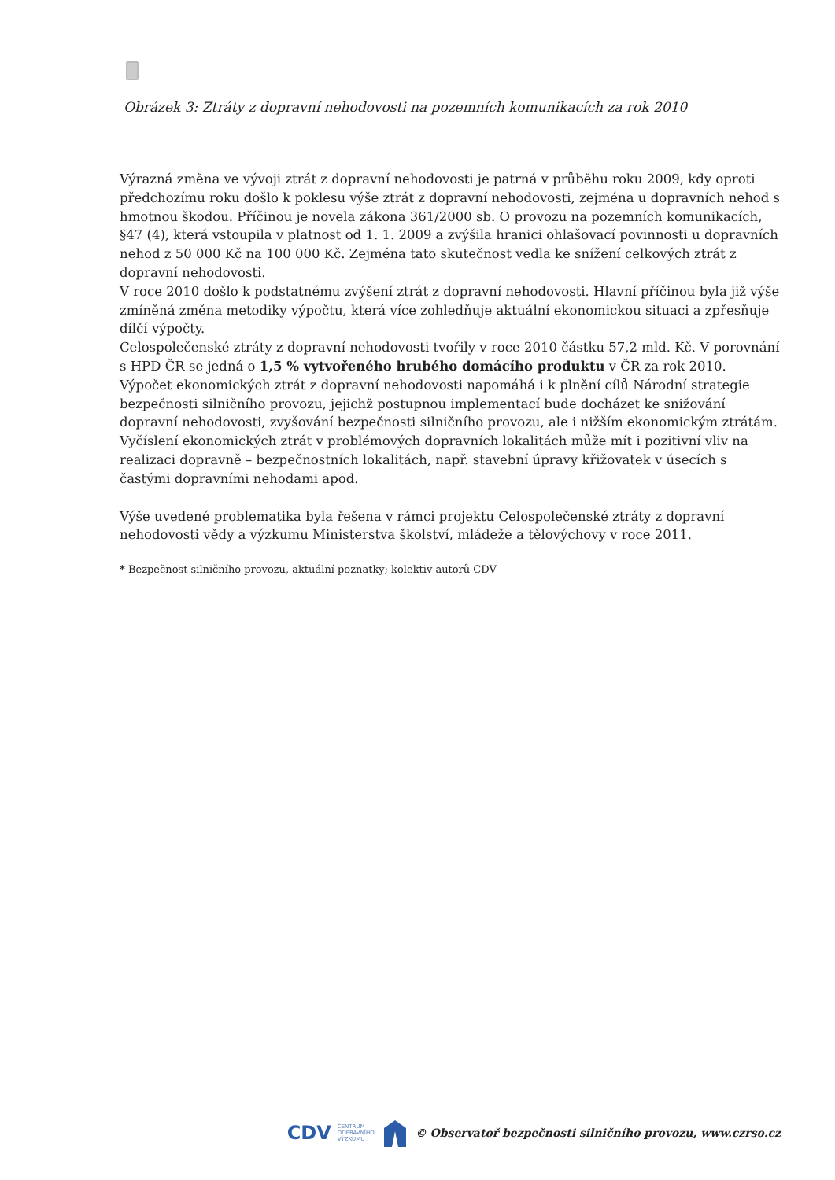Obrázek 3: Ztráty z dopravní nehodovosti na pozemních komunikacích za rok 2010
Výrazná změna ve vývoji ztrát z dopravní nehodovosti je patrná v průběhu roku 2009, kdy oproti předchozímu roku došlo k poklesu výše ztrát z dopravní nehodovosti, zejména u dopravních nehod s hmotnou škodou. Příčinou je novela zákona 361/2000 sb. O provozu na pozemních komunikacích, §47 (4), která vstoupila v platnost od 1. 1. 2009 a zvýšila hranici ohlašovací povinnosti u dopravních nehod z 50 000 Kč na 100 000 Kč. Zejména tato skutečnost vedla ke snížení celkových ztrát z dopravní nehodovosti.
V roce 2010 došlo k podstatnému zvýšení ztrát z dopravní nehodovosti. Hlavní příčinou byla již výše zmíněná změna metodiky výpočtu, která více zohledňuje aktuální ekonomickou situaci a zpřesňuje dílčí výpočty.
Celospolečenské ztráty z dopravní nehodovosti tvořily v roce 2010 částku 57,2 mld. Kč. V porovnání s HPD ČR se jedná o 1,5 % vytvořeného hrubého domácího produktu v ČR za rok 2010.
Výpočet ekonomických ztrát z dopravní nehodovosti napomáhá i k plnění cílů Národní strategie bezpečnosti silničního provozu, jejichž postupnou implementací bude docházet ke snižování dopravní nehodovosti, zvyšování bezpečnosti silničního provozu, ale i nižším ekonomickým ztrátám. Vyčíslení ekonomických ztrát v problémových dopravních lokalitách může mít i pozitivní vliv na realizaci dopravně – bezpečnostních lokalitách, např. stavební úpravy křižovatek v úsecích s častými dopravními nehodami apod.
Výše uvedené problematika byla řešena v rámci projektu Celospolečenské ztráty z dopravní nehodovosti vědy a výzkumu Ministerstva školství, mládeže a tělovýchovy v roce 2011.
* Bezpečnost silničního provozu, aktuální poznatky; kolektiv autorů CDV
CDV CENTRUM
DOPRAVNÍHO
VÝZKUMU © Observatoř bezpečnosti silničního provozu, www.czrso.cz